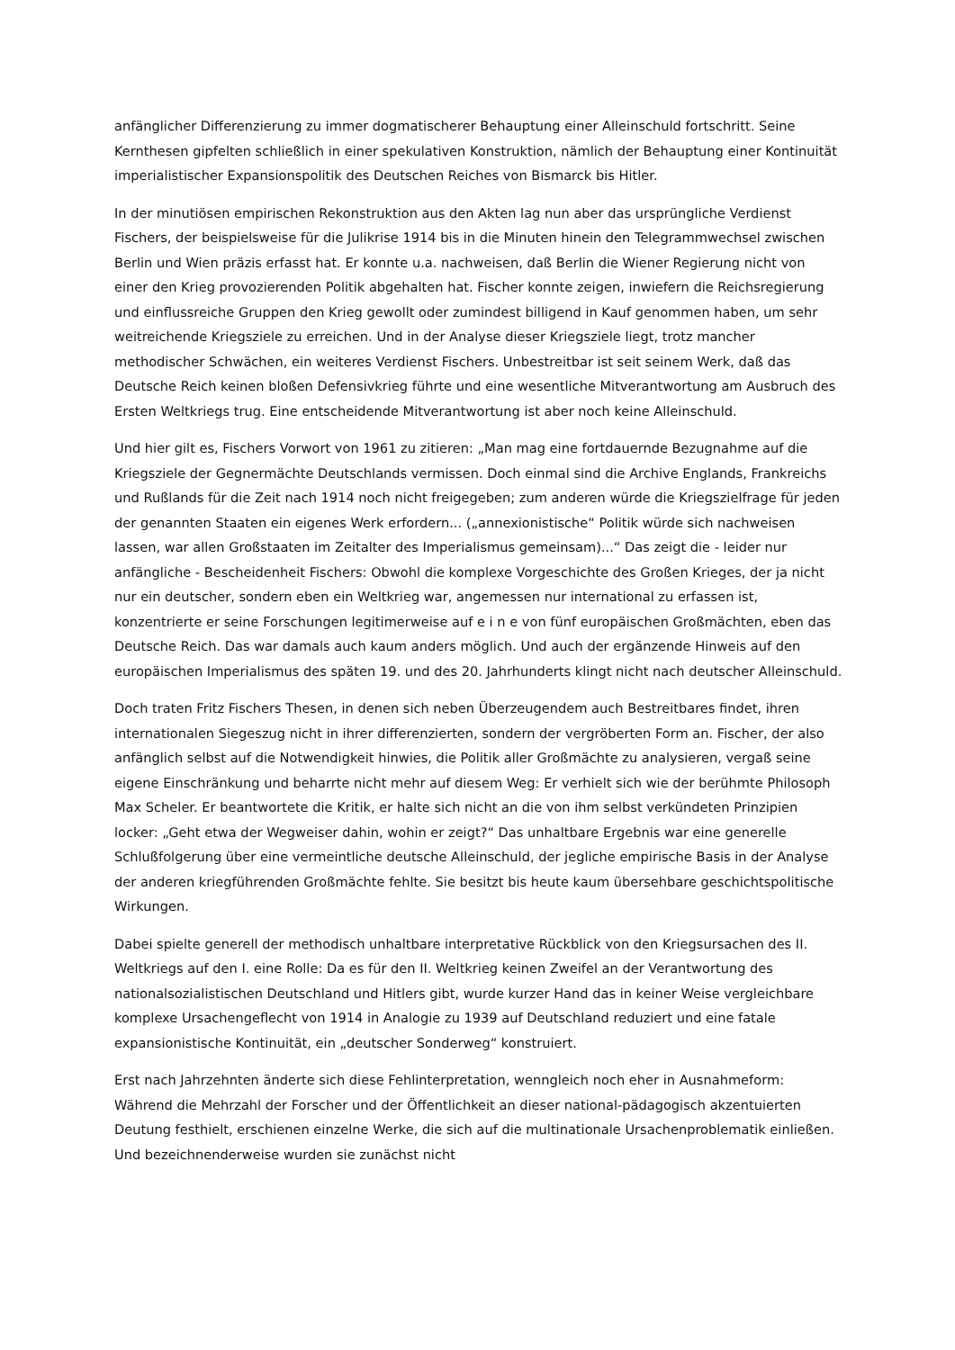anfänglicher Differenzierung zu immer dogmatischerer Behauptung einer Alleinschuld fortschritt. Seine Kernthesen gipfelten schließlich in einer spekulativen Konstruktion, nämlich der Behauptung einer Kontinuität imperialistischer Expansionspolitik des Deutschen Reiches von Bismarck bis Hitler.
In der minutiösen empirischen Rekonstruktion aus den Akten lag nun aber das ursprüngliche Verdienst Fischers, der beispielsweise für die Julikrise 1914 bis in die Minuten hinein den Telegrammwechsel zwischen Berlin und Wien präzis erfasst hat. Er konnte u.a. nachweisen, daß Berlin die Wiener Regierung nicht von einer den Krieg provozierenden Politik abgehalten hat. Fischer konnte zeigen, inwiefern die Reichsregierung und einflussreiche Gruppen den Krieg gewollt oder zumindest billigend in Kauf genommen haben, um sehr weitreichende Kriegsziele zu erreichen. Und in der Analyse dieser Kriegsziele liegt, trotz mancher methodischer Schwächen, ein weiteres Verdienst Fischers. Unbestreitbar ist seit seinem Werk, daß das Deutsche Reich keinen bloßen Defensivkrieg führte und eine wesentliche Mitverantwortung am Ausbruch des Ersten Weltkriegs trug. Eine entscheidende Mitverantwortung ist aber noch keine Alleinschuld.
Und hier gilt es, Fischers Vorwort von 1961 zu zitieren: „Man mag eine fortdauernde Bezugnahme auf die Kriegsziele der Gegnermächte Deutschlands vermissen. Doch einmal sind die Archive Englands, Frankreichs und Rußlands für die Zeit nach 1914 noch nicht freigegeben; zum anderen würde die Kriegszielfrage für jeden der genannten Staaten ein eigenes Werk erfordern... („annexionistische“ Politik würde sich nachweisen lassen, war allen Großstaaten im Zeitalter des Imperialismus gemeinsam)...“ Das zeigt die - leider nur anfängliche - Bescheidenheit Fischers: Obwohl die komplexe Vorgeschichte des Großen Krieges, der ja nicht nur ein deutscher, sondern eben ein Weltkrieg war, angemessen nur international zu erfassen ist, konzentrierte er seine Forschungen legitimerweise auf e i n e von fünf europäischen Großmächten, eben das Deutsche Reich. Das war damals auch kaum anders möglich. Und auch der ergänzende Hinweis auf den europäischen Imperialismus des späten 19. und des 20. Jahrhunderts klingt nicht nach deutscher Alleinschuld.
Doch traten Fritz Fischers Thesen, in denen sich neben Überzeugendem auch Bestreitbares findet, ihren internationalen Siegeszug nicht in ihrer differenzierten, sondern der vergröberten Form an. Fischer, der also anfänglich selbst auf die Notwendigkeit hinwies, die Politik aller Großmächte zu analysieren, vergaß seine eigene Einschränkung und beharrte nicht mehr auf diesem Weg: Er verhielt sich wie der berühmte Philosoph Max Scheler. Er beantwortete die Kritik, er halte sich nicht an die von ihm selbst verkündeten Prinzipien locker: „Geht etwa der Wegweiser dahin, wohin er zeigt?“ Das unhaltbare Ergebnis war eine generelle Schlußfolgerung über eine vermeintliche deutsche Alleinschuld, der jegliche empirische Basis in der Analyse der anderen kriegführenden Großmächte fehlte. Sie besitzt bis heute kaum übersehbare geschichtspolitische Wirkungen.
Dabei spielte generell der methodisch unhaltbare interpretative Rückblick von den Kriegsursachen des II. Weltkriegs auf den I. eine Rolle: Da es für den II. Weltkrieg keinen Zweifel an der Verantwortung des nationalsozialistischen Deutschland und Hitlers gibt, wurde kurzer Hand das in keiner Weise vergleichbare komplexe Ursachengeflecht von 1914 in Analogie zu 1939 auf Deutschland reduziert und eine fatale expansionistische Kontinuität, ein „deutscher Sonderweg“ konstruiert.
Erst nach Jahrzehnten änderte sich diese Fehlinterpretation, wenngleich noch eher in Ausnahmeform: Während die Mehrzahl der Forscher und der Öffentlichkeit an dieser national-pädagogisch akzentuierten Deutung festhielt, erschienen einzelne Werke, die sich auf die multinationale Ursachenproblematik einließen. Und bezeichnenderweise wurden sie zunächst nicht